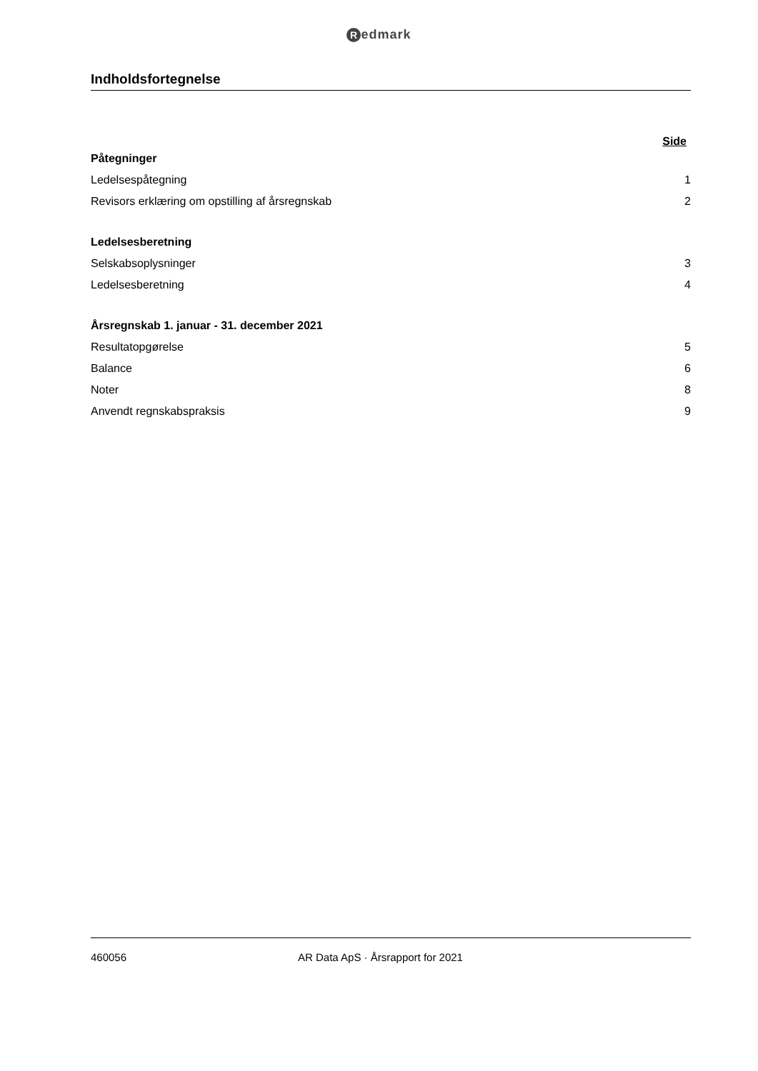Redmark
Indholdsfortegnelse
Side
Påtegninger
Ledelsespåtegning 1
Revisors erklæring om opstilling af årsregnskab 2
Ledelsesberetning
Selskabsoplysninger 3
Ledelsesberetning 4
Årsregnskab 1. januar - 31. december 2021
Resultatopgørelse 5
Balance 6
Noter 8
Anvendt regnskabspraksis 9
460056 AR Data ApS · Årsrapport for 2021